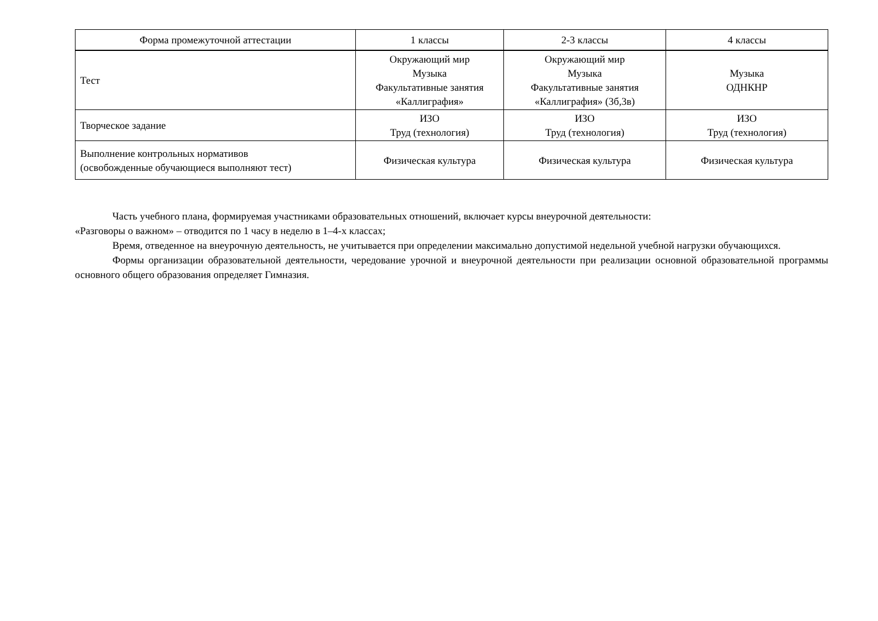| Форма промежуточной аттестации | 1 классы | 2-3 классы | 4 классы |
| --- | --- | --- | --- |
| Тест | Окружающий мир Музыка Факультативные занятия «Каллиграфия» | Окружающий мир Музыка Факультативные занятия «Каллиграфия» (3б,3в) | Музыка ОДНКНР |
| Творческое задание | ИЗО Труд (технология) | ИЗО Труд (технология) | ИЗО Труд (технология) |
| Выполнение контрольных нормативов (освобожденные обучающиеся выполняют тест) | Физическая культура | Физическая культура | Физическая культура |
Часть учебного плана, формируемая участниками образовательных отношений, включает курсы внеурочной деятельности:
«Разговоры о важном» – отводится по 1 часу в неделю в 1–4-х классах;
Время, отведенное на внеурочную деятельность, не учитывается при определении максимально допустимой недельной учебной нагрузки обучающихся.
Формы организации образовательной деятельности, чередование урочной и внеурочной деятельности при реализации основной образовательной программы основного общего образования определяет Гимназия.